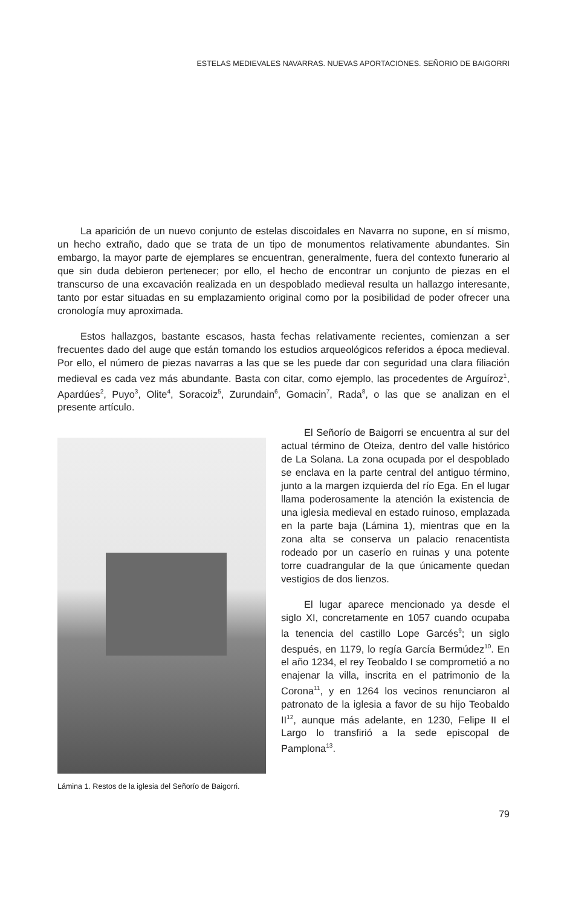ESTELAS MEDIEVALES NAVARRAS. NUEVAS APORTACIONES. SEÑORIO DE BAIGORRI
La aparición de un nuevo conjunto de estelas discoidales en Navarra no supone, en sí mismo, un hecho extraño, dado que se trata de un tipo de monumentos relativamente abundantes. Sin embargo, la mayor parte de ejemplares se encuentran, generalmente, fuera del contexto funerario al que sin duda debieron pertenecer; por ello, el hecho de encontrar un conjunto de piezas en el transcurso de una excavación realizada en un despoblado medieval resulta un hallazgo interesante, tanto por estar situadas en su emplazamiento original como por la posibilidad de poder ofrecer una cronología muy aproximada.
Estos hallazgos, bastante escasos, hasta fechas relativamente recientes, comienzan a ser frecuentes dado del auge que están tomando los estudios arqueológicos referidos a época medieval. Por ello, el número de piezas navarras a las que se les puede dar con seguridad una clara filiación medieval es cada vez más abundante. Basta con citar, como ejemplo, las procedentes de Arguíroz<sup>1</sup>, Apardúes<sup>2</sup>, Puyo<sup>3</sup>, Olite<sup>4</sup>, Soracoiz<sup>5</sup>, Zurundain<sup>6</sup>, Gomacin<sup>7</sup>, Rada<sup>8</sup>, o las que se analizan en el presente artículo.
Lámina 1. Restos de la iglesia del Señorío de Baigorri.
El Señorío de Baigorri se encuentra al sur del actual término de Oteiza, dentro del valle histórico de La Solana. La zona ocupada por el despoblado se enclava en la parte central del antiguo término, junto a la margen izquierda del río Ega. En el lugar llama poderosamente la atención la existencia de una iglesia medieval en estado ruinoso, emplazada en la parte baja (Lámina 1), mientras que en la zona alta se conserva un palacio renacentista rodeado por un caserío en ruinas y una potente torre cuadrangular de la que únicamente quedan vestigios de dos lienzos.
El lugar aparece mencionado ya desde el siglo XI, concretamente en 1057 cuando ocupaba la tenencia del castillo Lope Garcés<sup>9</sup>; un siglo después, en 1179, lo regía García Bermúdez<sup>10</sup>. En el año 1234, el rey Teobaldo I se comprometió a no enajenar la villa, inscrita en el patrimonio de la Corona<sup>11</sup>, y en 1264 los vecinos renunciaron al patronato de la iglesia a favor de su hijo Teobaldo II<sup>12</sup>, aunque más adelante, en 1230, Felipe II el Largo lo transfirió a la sede episcopal de Pamplona<sup>13</sup>.
79